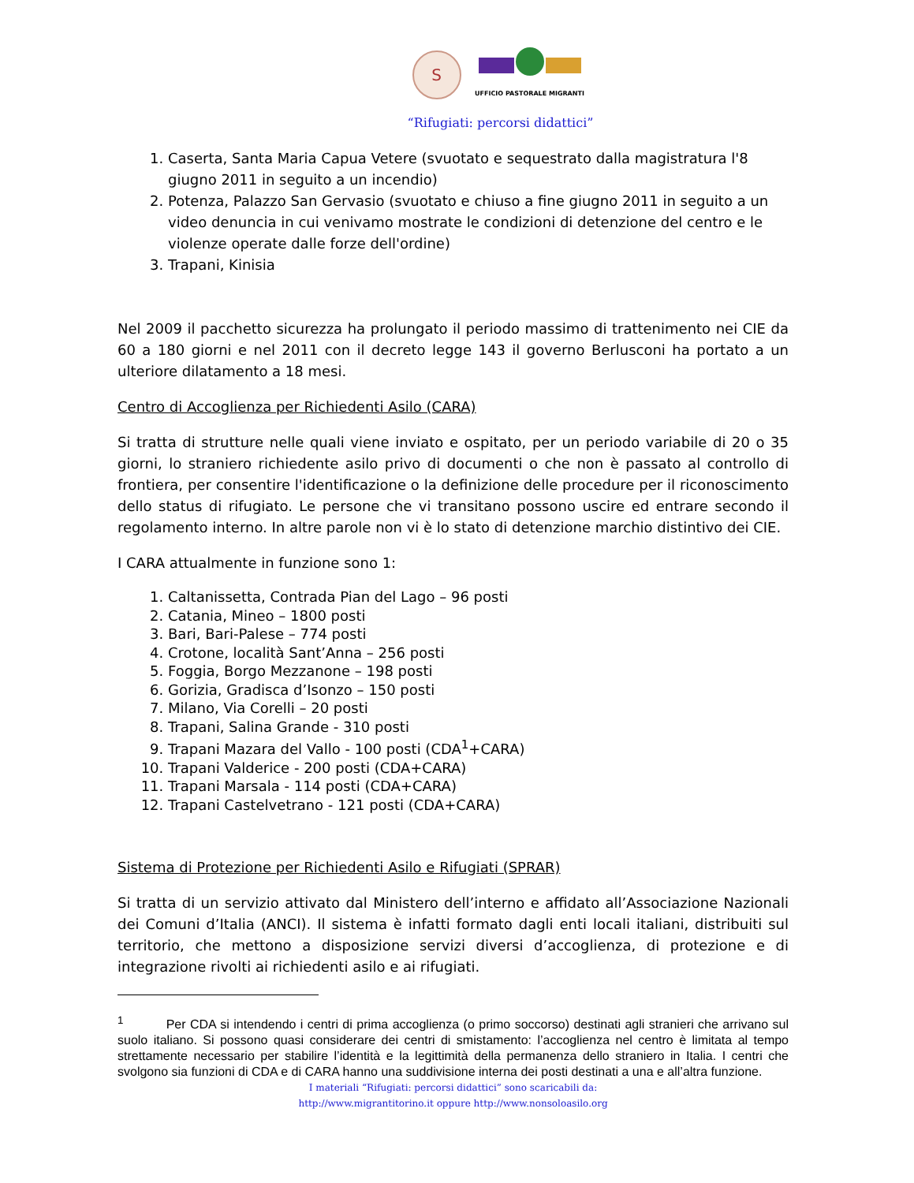S
UFFICIO PASTORALE MIGRANTI
“Rifugiati: percorsi didattici”
1. Caserta, Santa Maria Capua Vetere (svuotato e sequestrato dalla magistratura l'8 giugno 2011 in seguito a un incendio)
2. Potenza, Palazzo San Gervasio (svuotato e chiuso a fine giugno 2011 in seguito a un video denuncia in cui venivamo mostrate le condizioni di detenzione del centro e le violenze operate dalle forze dell'ordine)
3. Trapani, Kinisia
Nel 2009 il pacchetto sicurezza ha prolungato il periodo massimo di trattenimento nei CIE da 60 a 180 giorni e nel 2011 con il decreto legge 143 il governo Berlusconi ha portato a un ulteriore dilatamento a 18 mesi.
Centro di Accoglienza per Richiedenti Asilo (CARA)
Si tratta di strutture nelle quali viene inviato e ospitato, per un periodo variabile di 20 o 35 giorni, lo straniero richiedente asilo privo di documenti o che non è passato al controllo di frontiera, per consentire l'identificazione o la definizione delle procedure per il riconoscimento dello status di rifugiato. Le persone che vi transitano possono uscire ed entrare secondo il regolamento interno. In altre parole non vi è lo stato di detenzione marchio distintivo dei CIE.
I CARA attualmente in funzione sono 1:
1. Caltanissetta, Contrada Pian del Lago – 96 posti
2. Catania, Mineo – 1800 posti
3. Bari, Bari-Palese – 774 posti
4. Crotone, località Sant’Anna – 256 posti
5. Foggia, Borgo Mezzanone – 198 posti
6. Gorizia, Gradisca d’Isonzo – 150 posti
7. Milano, Via Corelli – 20 posti
8. Trapani, Salina Grande - 310 posti
9. Trapani Mazara del Vallo - 100 posti (CDA<sup>1</sup>+CARA)
10. Trapani Valderice - 200 posti (CDA+CARA)
11. Trapani Marsala - 114 posti (CDA+CARA)
12. Trapani Castelvetrano - 121 posti (CDA+CARA)
Sistema di Protezione per Richiedenti Asilo e Rifugiati (SPRAR)
Si tratta di un servizio attivato dal Ministero dell’interno e affidato all’Associazione Nazionali dei Comuni d’Italia (ANCI). Il sistema è infatti formato dagli enti locali italiani, distribuiti sul territorio, che mettono a disposizione servizi diversi d’accoglienza, di protezione e di integrazione rivolti ai richiedenti asilo e ai rifugiati.
<sup>1</sup> Per CDA si intendendo i centri di prima accoglienza (o primo soccorso) destinati agli stranieri che arrivano sul suolo italiano. Si possono quasi considerare dei centri di smistamento: l’accoglienza nel centro è limitata al tempo strettamente necessario per stabilire l’identità e la legittimità della permanenza dello straniero in Italia. I centri che svolgono sia funzioni di CDA e di CARA hanno una suddivisione interna dei posti destinati a una e all’altra funzione.
I materiali “Rifugiati: percorsi didattici” sono scaricabili da:
http://www.migrantitorino.it oppure http://www.nonsoloasilo.org